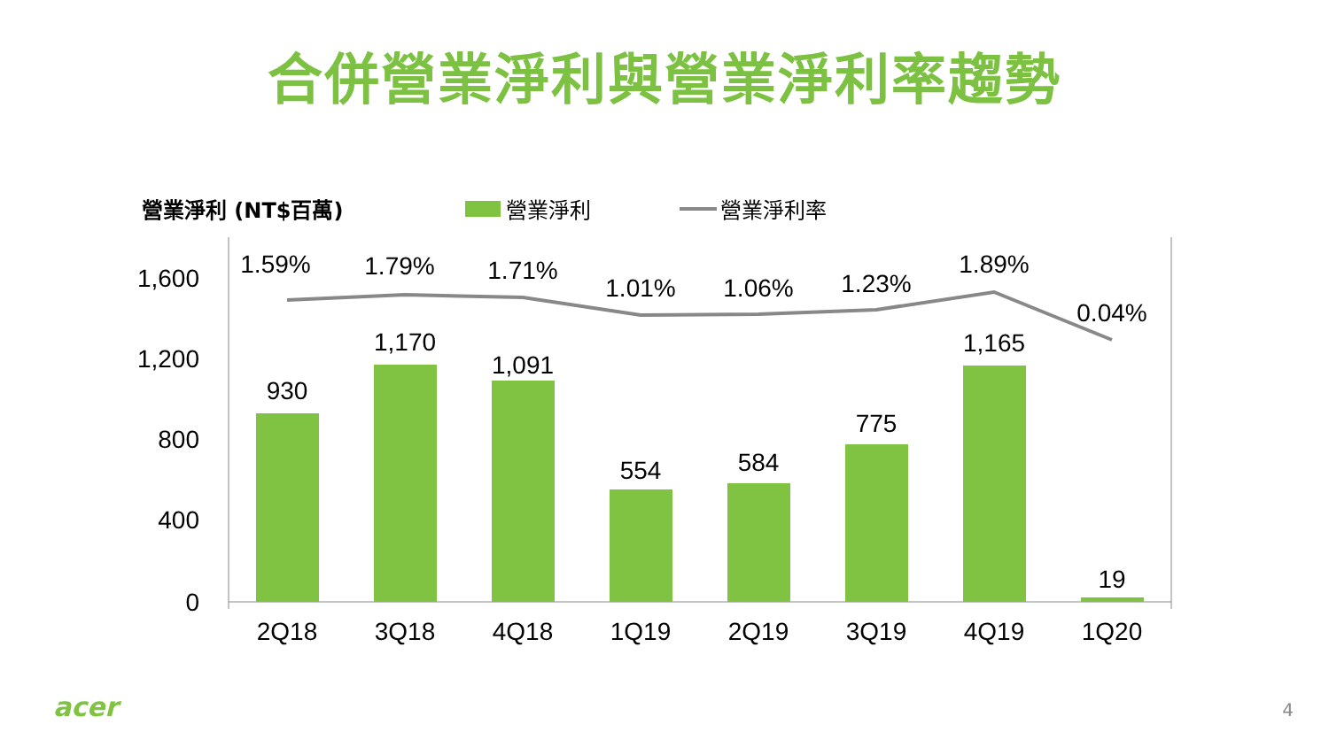合併營業淨利與營業淨利率趨勢
營業淨利 (NT$百萬) 營業淨利 營業淨利率
1,600
1,200
800
400
0
930
1,170
1,091
554
584
775
1,165
19
1.59%
1.79%
1.71%
1.01%
1.06%
1.23%
1.89%
0.04%
2Q18
3Q18
4Q18
1Q19
2Q19
3Q19
4Q19
1Q20
acer 4